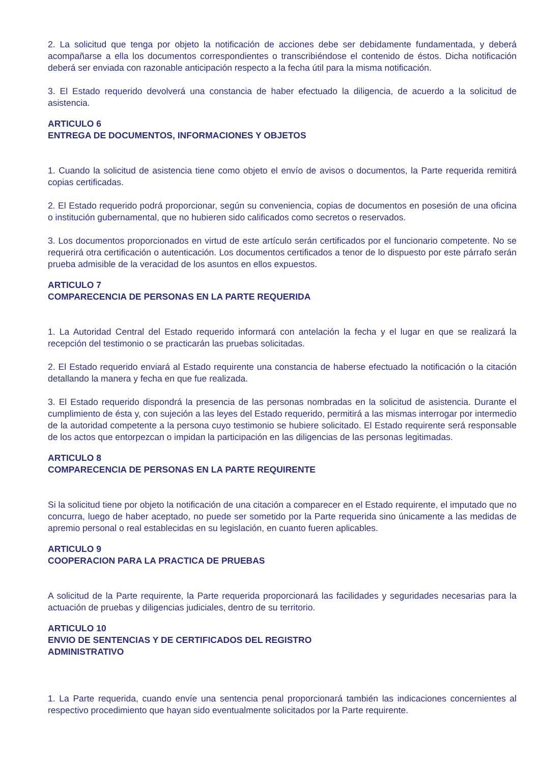2. La solicitud que tenga por objeto la notificación de acciones debe ser debidamente fundamentada, y deberá acompañarse a ella los documentos correspondientes o transcribiéndose el contenido de éstos. Dicha notificación deberá ser enviada con razonable anticipación respecto a la fecha útil para la misma notificación.
3. El Estado requerido devolverá una constancia de haber efectuado la diligencia, de acuerdo a la solicitud de asistencia.
ARTICULO 6
ENTREGA DE DOCUMENTOS, INFORMACIONES Y OBJETOS
1. Cuando la solicitud de asistencia tiene como objeto el envío de avisos o documentos, la Parte requerida remitirá copias certificadas.
2. El Estado requerido podrá proporcionar, según su conveniencia, copias de documentos en posesión de una oficina o institución gubernamental, que no hubieren sido calificados como secretos o reservados.
3. Los documentos proporcionados en virtud de este artículo serán certificados por el funcionario competente. No se requerirá otra certificación o autenticación. Los documentos certificados a tenor de lo dispuesto por este párrafo serán prueba admisible de la veracidad de los asuntos en ellos expuestos.
ARTICULO 7
COMPARECENCIA DE PERSONAS EN LA PARTE REQUERIDA
1. La Autoridad Central del Estado requerido informará con antelación la fecha y el lugar en que se realizará la recepción del testimonio o se practicarán las pruebas solicitadas.
2. El Estado requerido enviará al Estado requirente una constancia de haberse efectuado la notificación o la citación detallando la manera y fecha en que fue realizada.
3. El Estado requerido dispondrá la presencia de las personas nombradas en la solicitud de asistencia. Durante el cumplimiento de ésta y, con sujeción a las leyes del Estado requerido, permitirá a las mismas interrogar por intermedio de la autoridad competente a la persona cuyo testimonio se hubiere solicitado. El Estado requirente será responsable de los actos que entorpezcan o impidan la participación en las diligencias de las personas legitimadas.
ARTICULO 8
COMPARECENCIA DE PERSONAS EN LA PARTE REQUIRENTE
Si la solicitud tiene por objeto la notificación de una citación a comparecer en el Estado requirente, el imputado que no concurra, luego de haber aceptado, no puede ser sometido por la Parte requerida sino únicamente a las medidas de apremio personal o real establecidas en su legislación, en cuanto fueren aplicables.
ARTICULO 9
COOPERACION PARA LA PRACTICA DE PRUEBAS
A solicitud de la Parte requirente, la Parte requerida proporcionará las facilidades y seguridades necesarias para la actuación de pruebas y diligencias judiciales, dentro de su territorio.
ARTICULO 10
ENVIO DE SENTENCIAS Y DE CERTIFICADOS DEL REGISTRO
ADMINISTRATIVO
1. La Parte requerida, cuando envíe una sentencia penal proporcionará también las indicaciones concernientes al respectivo procedimiento que hayan sido eventualmente solicitados por la Parte requirente.